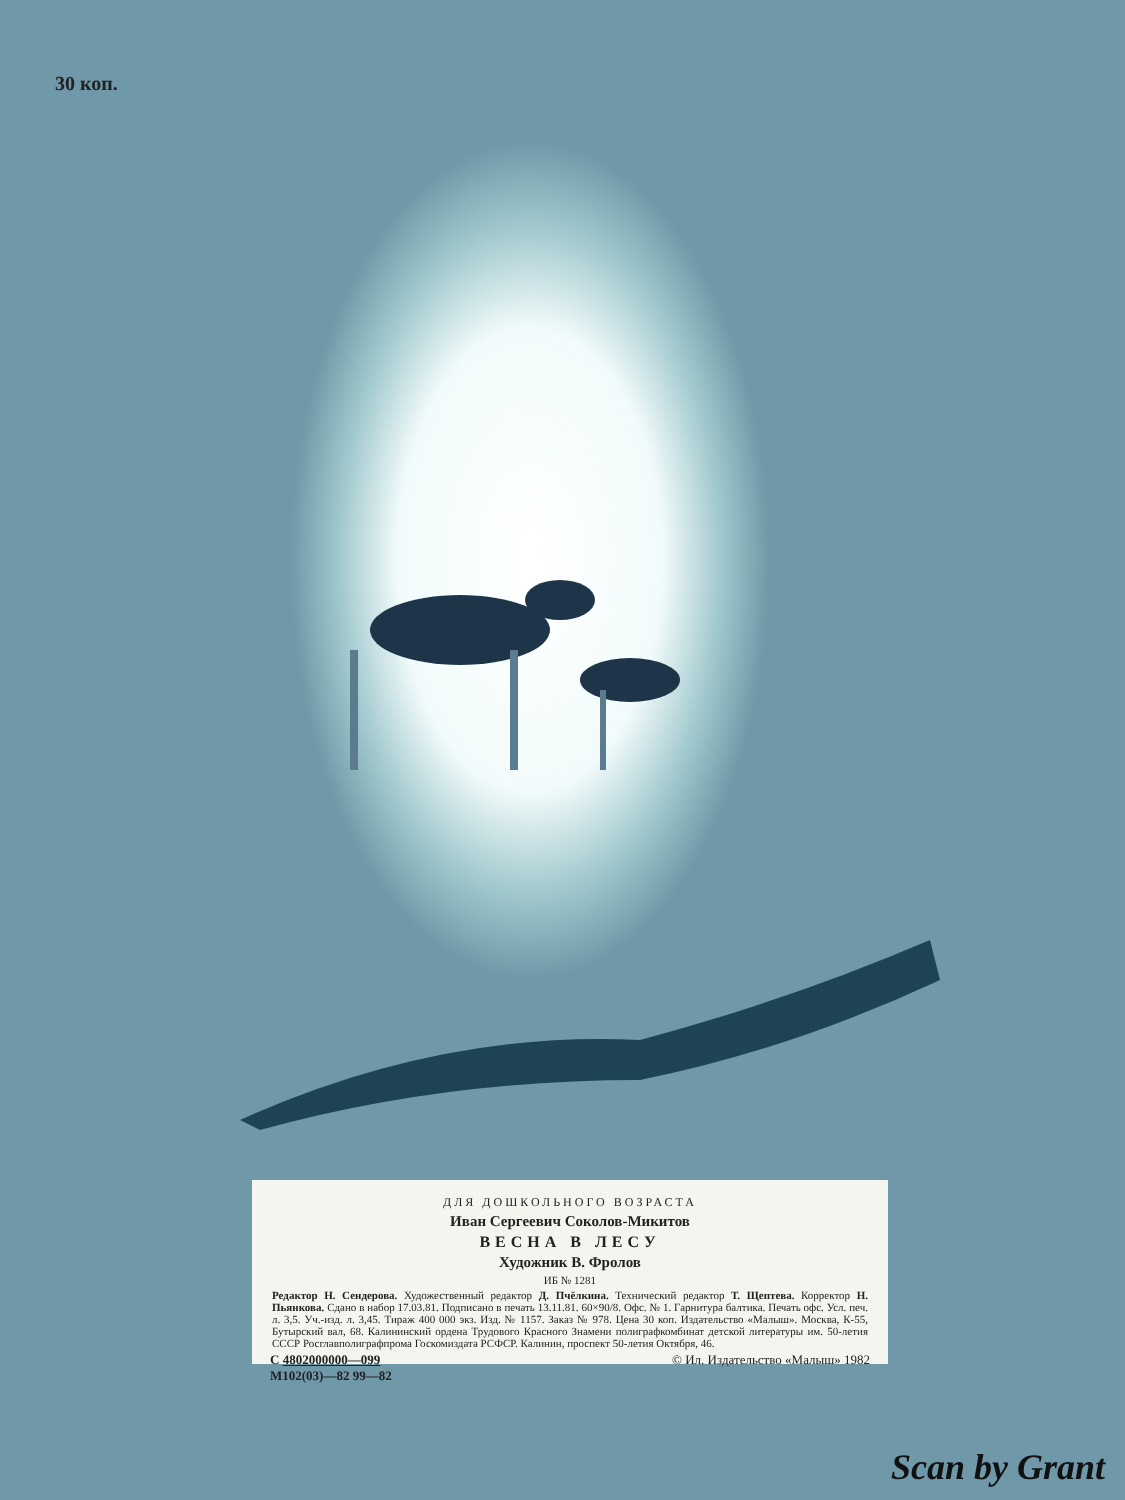30 коп.
ДЛЯ ДОШКОЛЬНОГО ВОЗРАСТА
Иван Сергеевич Соколов-Микитов
ВЕСНА В ЛЕСУ
Художник В. Фролов
ИБ № 1281
Редактор Н. Сендерова. Художественный редактор Д. Пчёлкина. Технический редактор Т. Щептева. Корректор Н. Пьянкова. Сдано в набор 17.03.81. Подписано в печать 13.11.81. 60×90/8. Офс. № 1. Гарнитура балтика. Печать офс. Усл. печ. л. 3,5. Уч.-изд. л. 3,45. Тираж 400 000 экз. Изд. № 1157. Заказ № 978. Цена 30 коп. Издательство «Малыш». Москва, К-55, Бутырский вал, 68. Калининский ордена Трудового Красного Знамени полиграфкомбинат детской литературы им. 50-летия СССР Росглавполиграфпрома Госкомиздата РСФСР. Калинин, проспект 50-летия Октября, 46.
С 4802000000—099
М102(03)—82 99—82 © Ил. Издательство «Малыш» 1982
Scan by Grant